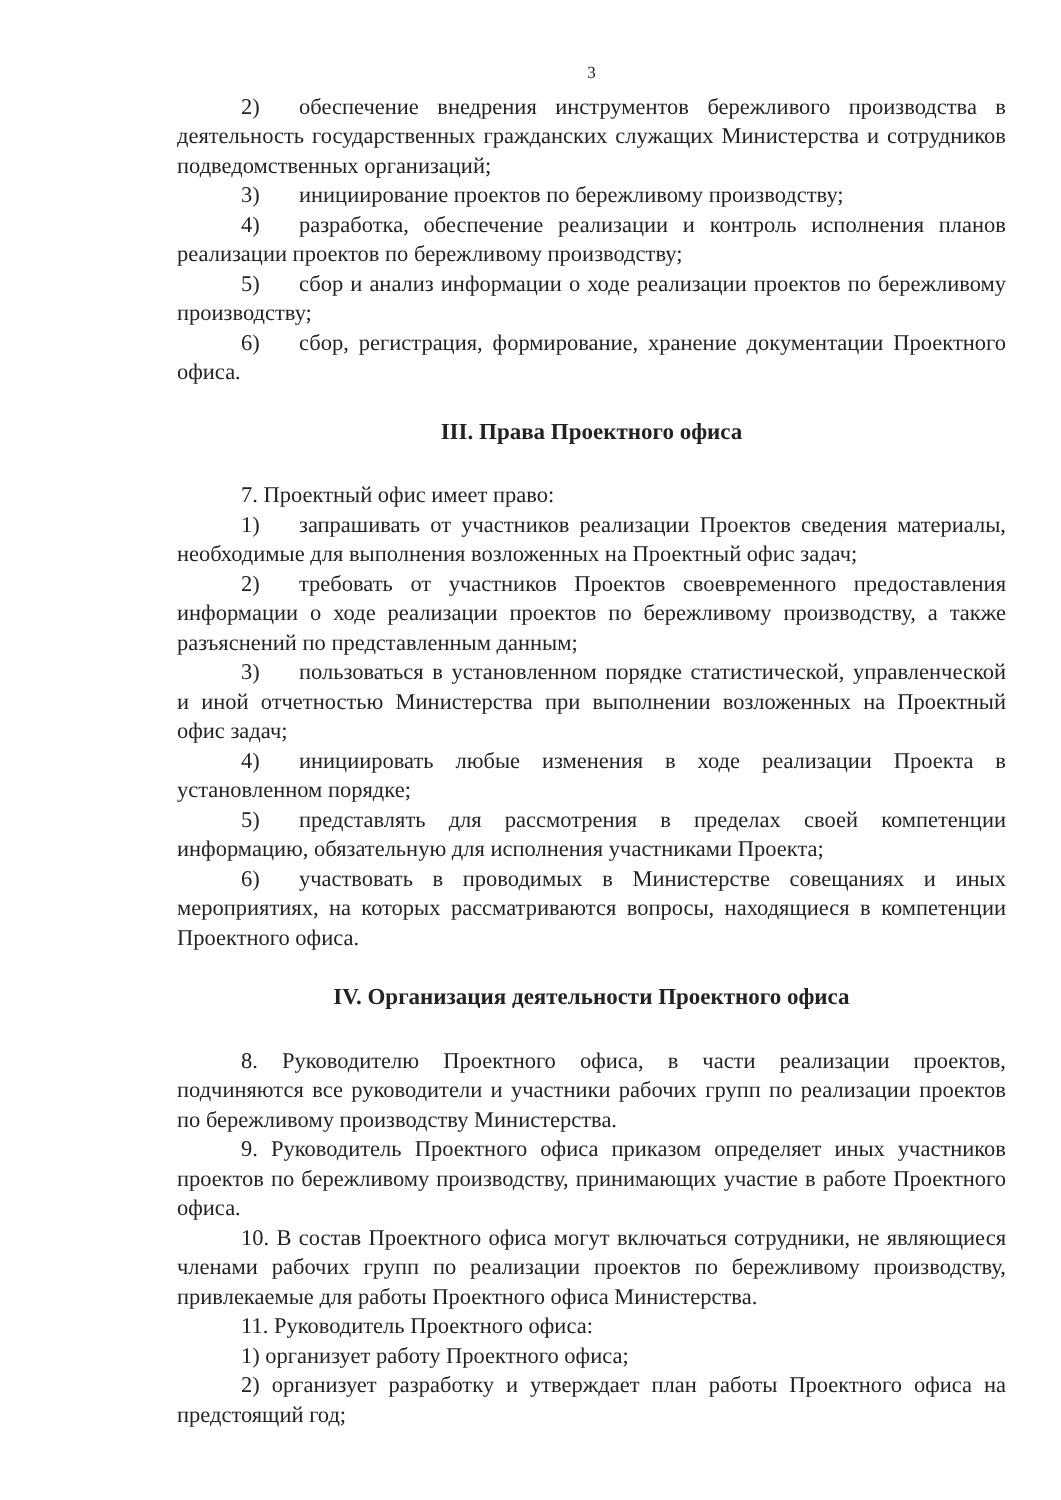3
2) обеспечение внедрения инструментов бережливого производства в деятельность государственных гражданских служащих Министерства и сотрудников подведомственных организаций;
3) инициирование проектов по бережливому производству;
4) разработка, обеспечение реализации и контроль исполнения планов реализации проектов по бережливому производству;
5) сбор и анализ информации о ходе реализации проектов по бережливому производству;
6) сбор, регистрация, формирование, хранение документации Проектного офиса.
III. Права Проектного офиса
7. Проектный офис имеет право:
1) запрашивать от участников реализации Проектов сведения материалы, необходимые для выполнения возложенных на Проектный офис задач;
2) требовать от участников Проектов своевременного предоставления информации о ходе реализации проектов по бережливому производству, а также разъяснений по представленным данным;
3) пользоваться в установленном порядке статистической, управленческой и иной отчетностью Министерства при выполнении возложенных на Проектный офис задач;
4) инициировать любые изменения в ходе реализации Проекта в установленном порядке;
5) представлять для рассмотрения в пределах своей компетенции информацию, обязательную для исполнения участниками Проекта;
6) участвовать в проводимых в Министерстве совещаниях и иных мероприятиях, на которых рассматриваются вопросы, находящиеся в компетенции Проектного офиса.
IV. Организация деятельности Проектного офиса
8. Руководителю Проектного офиса, в части реализации проектов, подчиняются все руководители и участники рабочих групп по реализации проектов по бережливому производству Министерства.
9. Руководитель Проектного офиса приказом определяет иных участников проектов по бережливому производству, принимающих участие в работе Проектного офиса.
10. В состав Проектного офиса могут включаться сотрудники, не являющиеся членами рабочих групп по реализации проектов по бережливому производству, привлекаемые для работы Проектного офиса Министерства.
11. Руководитель Проектного офиса:
1) организует работу Проектного офиса;
2) организует разработку и утверждает план работы Проектного офиса на предстоящий год;